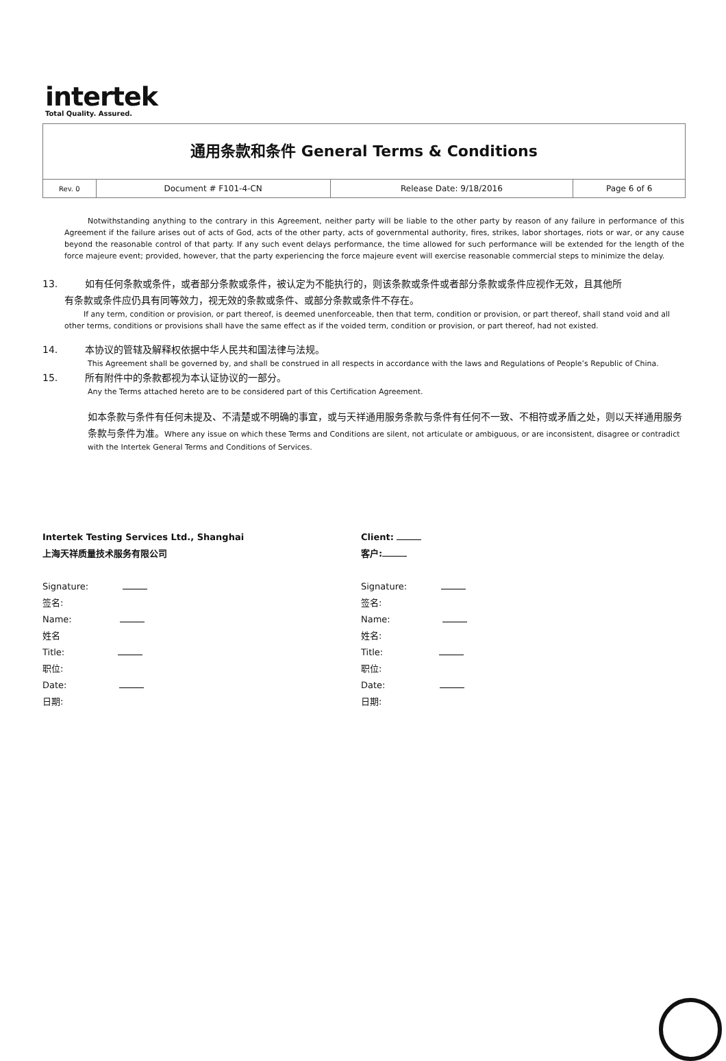intertek
Total Quality. Assured.
通用条款和条件 General Terms & Conditions
| Rev. 0 | Document # F101-4-CN | Release Date: 9/18/2016 | Page 6 of 6 |
Notwithstanding anything to the contrary in this Agreement, neither party will be liable to the other party by reason of any failure in performance of this Agreement if the failure arises out of acts of God, acts of the other party, acts of governmental authority, fires, strikes, labor shortages, riots or war, or any cause beyond the reasonable control of that party. If any such event delays performance, the time allowed for such performance will be extended for the length of the force majeure event; provided, however, that the party experiencing the force majeure event will exercise reasonable commercial steps to minimize the delay.
13. 如有任何条款或条件，或者部分条款或条件，被认定为不能执行的，则该条款或条件或者部分条款或条件应视作无效，且其他所
有条款或条件应仍具有同等效力，视无效的条款或条件、或部分条款或条件不存在。
If any term, condition or provision, or part thereof, is deemed unenforceable, then that term, condition or provision, or part thereof, shall stand void and all other terms, conditions or provisions shall have the same effect as if the voided term, condition or provision, or part thereof, had not existed.
14. 本协议的管辖及解释权依据中华人民共和国法律与法规。
This Agreement shall be governed by, and shall be construed in all respects in accordance with the laws and Regulations of People’s Republic of China.
15. 所有附件中的条款都视为本认证协议的一部分。
Any the Terms attached hereto are to be considered part of this Certification Agreement.
如本条款与条件有任何未提及、不清楚或不明确的事宜，或与天祥通用服务条款与条件有任何不一致、不相符或矛盾之处，则以天祥通用服务条款与条件为准。Where any issue on which these Terms and Conditions are silent, not articulate or ambiguous, or are inconsistent, disagree or contradict with the Intertek General Terms and Conditions of Services.
Intertek Testing Services Ltd., Shanghai
上海天祥质量技术服务有限公司
Signature:
签名:
Name:
姓名
Title:
职位:
Date:
日期:
Client:
客户:
Signature:
签名:
Name:
姓名:
Title:
职位:
Date:
日期: